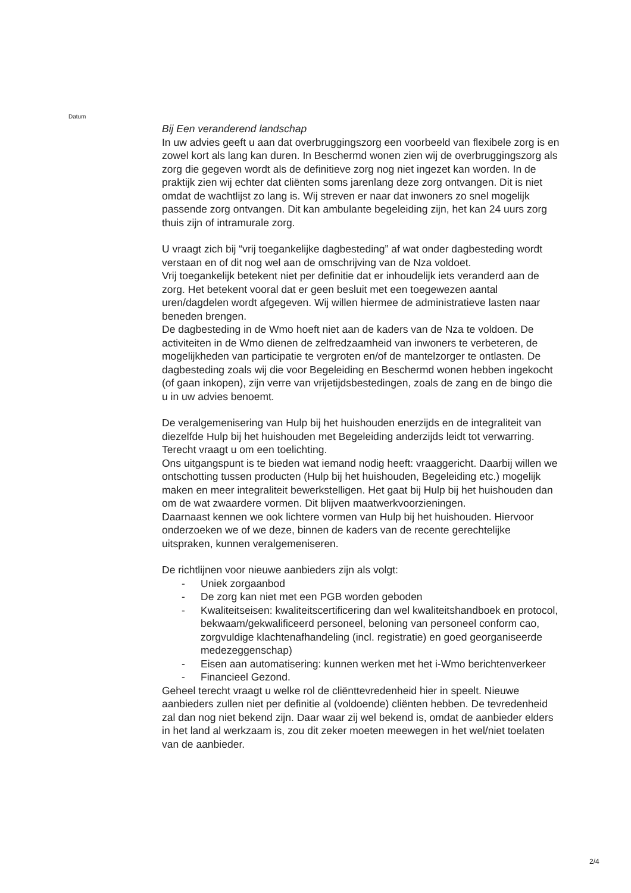Datum
Bij Een veranderend landschap
In uw advies geeft u aan dat overbruggingszorg een voorbeeld van flexibele zorg is en zowel kort als lang kan duren. In Beschermd wonen zien wij de overbruggingszorg als zorg die gegeven wordt als de definitieve zorg nog niet ingezet kan worden. In de praktijk zien wij echter dat cliënten soms jarenlang deze zorg ontvangen. Dit is niet omdat de wachtlijst zo lang is. Wij streven er naar dat inwoners zo snel mogelijk passende zorg ontvangen. Dit kan ambulante begeleiding zijn, het kan 24 uurs zorg thuis zijn of intramurale zorg.
U vraagt zich bij “vrij toegankelijke dagbesteding” af wat onder dagbesteding wordt verstaan en of dit nog wel aan de omschrijving van de Nza voldoet.
Vrij toegankelijk betekent niet per definitie dat er inhoudelijk iets veranderd aan de zorg. Het betekent vooral dat er geen besluit met een toegewezen aantal uren/dagdelen wordt afgegeven. Wij willen hiermee de administratieve lasten naar beneden brengen.
De dagbesteding in de Wmo hoeft niet aan de kaders van de Nza te voldoen. De activiteiten in de Wmo dienen de zelfredzaamheid van inwoners te verbeteren, de mogelijkheden van participatie te vergroten en/of de mantelzorger te ontlasten. De dagbesteding zoals wij die voor Begeleiding en Beschermd wonen hebben ingekocht (of gaan inkopen), zijn verre van vrijetijdsbestedingen, zoals de zang en de bingo die u in uw advies benoemt.
De veralgemenisering van Hulp bij het huishouden enerzijds en de integraliteit van diezelfde Hulp bij het huishouden met Begeleiding anderzijds leidt tot verwarring. Terecht vraagt u om een toelichting.
Ons uitgangspunt is te bieden wat iemand nodig heeft: vraaggericht. Daarbij willen we ontschotting tussen producten (Hulp bij het huishouden, Begeleiding etc.) mogelijk maken en meer integraliteit bewerkstelligen. Het gaat bij Hulp bij het huishouden dan om de wat zwaardere vormen. Dit blijven maatwerkvoorzieningen.
Daarnaast kennen we ook lichtere vormen van Hulp bij het huishouden. Hiervoor onderzoeken we of we deze, binnen de kaders van de recente gerechtelijke uitspraken, kunnen veralgemeniseren.
De richtlijnen voor nieuwe aanbieders zijn als volgt:
- Uniek zorgaanbod
- De zorg kan niet met een PGB worden geboden
- Kwaliteitseisen: kwaliteitscertificering dan wel kwaliteitshandboek en protocol, bekwaam/gekwalificeerd personeel, beloning van personeel conform cao, zorgvuldige klachtenafhandeling (incl. registratie) en goed georganiseerde medezeggenschap)
- Eisen aan automatisering: kunnen werken met het i-Wmo berichtenverkeer
- Financieel Gezond.
Geheel terecht vraagt u welke rol de cliënttevredenheid hier in speelt. Nieuwe aanbieders zullen niet per definitie al (voldoende) cliënten hebben. De tevredenheid zal dan nog niet bekend zijn. Daar waar zij wel bekend is, omdat de aanbieder elders in het land al werkzaam is, zou dit zeker moeten meewegen in het wel/niet toelaten van de aanbieder.
2/4